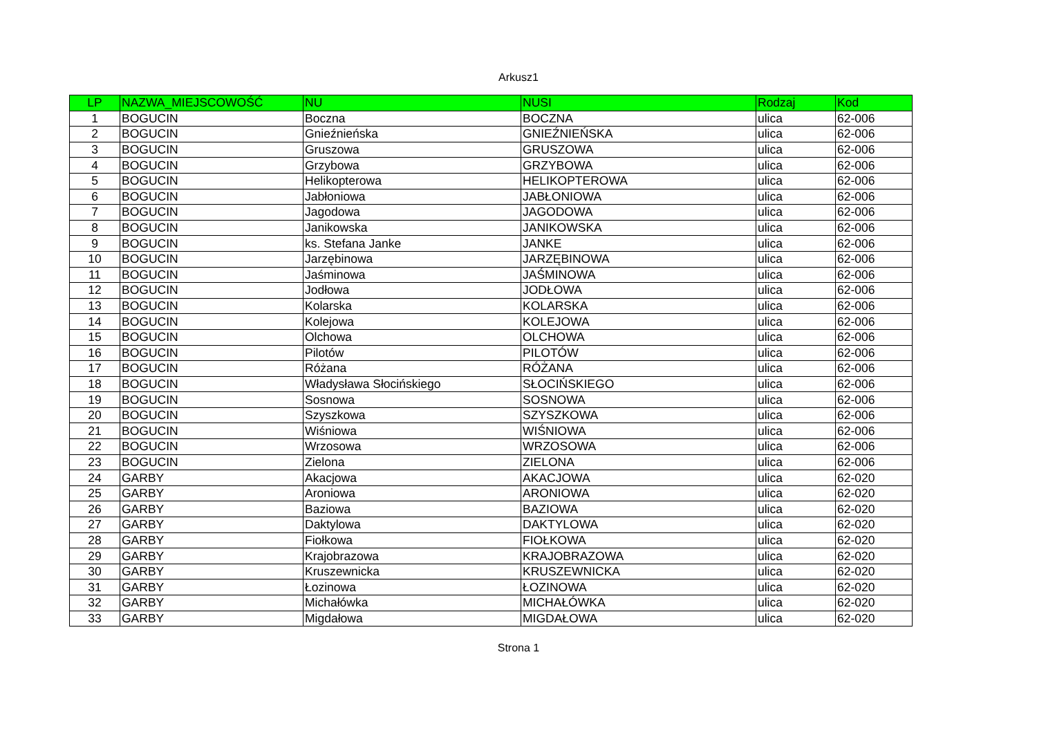Arkusz1
| LP | NAZWA_MIEJSCOWOŚĆ | NU | NUSI | Rodzaj | Kod |
| --- | --- | --- | --- | --- | --- |
| 1 | BOGUCIN | Boczna | BOCZNA | ulica | 62-006 |
| 2 | BOGUCIN | Gnieźnieńska | GNIEŹNIEŃSKA | ulica | 62-006 |
| 3 | BOGUCIN | Gruszowa | GRUSZOWA | ulica | 62-006 |
| 4 | BOGUCIN | Grzybowa | GRZYBOWA | ulica | 62-006 |
| 5 | BOGUCIN | Helikopterowa | HELIKOPTEROWA | ulica | 62-006 |
| 6 | BOGUCIN | Jabłoniowa | JABŁONIOWA | ulica | 62-006 |
| 7 | BOGUCIN | Jagodowa | JAGODOWA | ulica | 62-006 |
| 8 | BOGUCIN | Janikowska | JANIKOWSKA | ulica | 62-006 |
| 9 | BOGUCIN | ks. Stefana Janke | JANKE | ulica | 62-006 |
| 10 | BOGUCIN | Jarzębinowa | JARZĘBINOWA | ulica | 62-006 |
| 11 | BOGUCIN | Jaśminowa | JAŚMINOWA | ulica | 62-006 |
| 12 | BOGUCIN | Jodłowa | JODŁOWA | ulica | 62-006 |
| 13 | BOGUCIN | Kolarska | KOLARSKA | ulica | 62-006 |
| 14 | BOGUCIN | Kolejowa | KOLEJOWA | ulica | 62-006 |
| 15 | BOGUCIN | Olchowa | OLCHOWA | ulica | 62-006 |
| 16 | BOGUCIN | Pilotów | PILOTÓW | ulica | 62-006 |
| 17 | BOGUCIN | Różana | RÓŻANA | ulica | 62-006 |
| 18 | BOGUCIN | Władysława Słocińskiego | SŁOCIŃSKIEGO | ulica | 62-006 |
| 19 | BOGUCIN | Sosnowa | SOSNOWA | ulica | 62-006 |
| 20 | BOGUCIN | Szyszkowa | SZYSZKOWA | ulica | 62-006 |
| 21 | BOGUCIN | Wiśniowa | WIŚNIOWA | ulica | 62-006 |
| 22 | BOGUCIN | Wrzosowa | WRZOSOWA | ulica | 62-006 |
| 23 | BOGUCIN | Zielona | ZIELONA | ulica | 62-006 |
| 24 | GARBY | Akacjowa | AKACJOWA | ulica | 62-020 |
| 25 | GARBY | Aroniowa | ARONIOWA | ulica | 62-020 |
| 26 | GARBY | Baziowa | BAZIOWA | ulica | 62-020 |
| 27 | GARBY | Daktylowa | DAKTYLOWA | ulica | 62-020 |
| 28 | GARBY | Fiołkowa | FIOŁKOWA | ulica | 62-020 |
| 29 | GARBY | Krajobrazowa | KRAJOBRAZOWA | ulica | 62-020 |
| 30 | GARBY | Kruszewnicka | KRUSZEWNICKA | ulica | 62-020 |
| 31 | GARBY | Łozinowa | ŁOZINOWA | ulica | 62-020 |
| 32 | GARBY | Michałówka | MICHAŁÓWKA | ulica | 62-020 |
| 33 | GARBY | Migdałowa | MIGDAŁOWA | ulica | 62-020 |
Strona 1